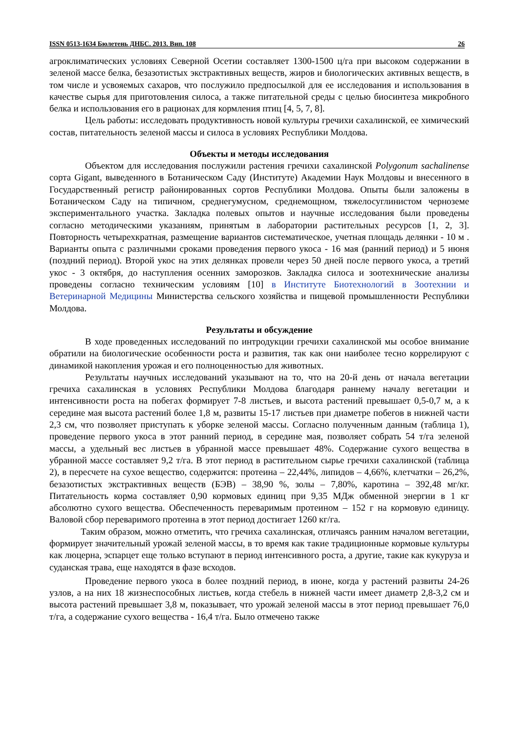ISSN 0513-1634 Бюлетень ДНБС. 2013. Вип. 108 26
агроклиматических условиях Северной Осетии составляет 1300-1500 ц/га при высоком содержании в зеленой массе белка, безазотистых экстрактивных веществ, жиров и биологических активных веществ, в том числе и усвояемых сахаров, что послужило предпосылкой для ее исследования и использования в качестве сырья для приготовления силоса, а также питательной среды с целью биосинтеза микробного белка и использования его в рационах для кормления птиц [4, 5, 7, 8].
Цель работы: исследовать продуктивность новой культуры гречихи сахалинской, ее химический состав, питательность зеленой массы и силоса в условиях Республики Молдова.
Объекты и методы исследования
Объектом для исследования послужили растения гречихи сахалинской Polygonum sachalinense сорта Gigant, выведенного в Ботаническом Саду (Институте) Академии Наук Молдовы и внесенного в Государственный регистр районированных сортов Республики Молдова. Опыты были заложены в Ботаническом Саду на типичном, среднегумусном, среднемощном, тяжелосуглинистом черноземе экспериментального участка. Закладка полевых опытов и научные исследования были проведены согласно методическими указаниям, принятым в лаборатории растительных ресурсов [1, 2, 3]. Повторность четырехкратная, размещение вариантов систематическое, учетная площадь делянки - 10 м . Варианты опыта с различными сроками проведения первого укоса - 16 мая (ранний период) и 5 июня (поздний период). Второй укос на этих делянках провели через 50 дней после первого укоса, а третий укос - 3 октября, до наступления осенних заморозков. Закладка силоса и зоотехнические анализы проведены согласно техническим условиям [10] в Институте Биотехнологий в Зоотехнии и Ветеринарной Медицины Министерства сельского хозяйства и пищевой промышленности Республики Молдова.
Результаты и обсуждение
В ходе проведенных исследований по интродукции гречихи сахалинской мы особое внимание обратили на биологические особенности роста и развития, так как они наиболее тесно коррелируют с динамикой накопления урожая и его полноценностью для животных.
Результаты научных исследований указывают на то, что на 20-й день от начала вегетации гречиха сахалинская в условиях Республики Молдова благодаря раннему началу вегетации и интенсивности роста на побегах формирует 7-8 листьев, и высота растений превышает 0,5-0,7 м, а к середине мая высота растений более 1,8 м, развиты 15-17 листьев при диаметре побегов в нижней части 2,3 см, что позволяет приступать к уборке зеленой массы. Согласно полученным данным (таблица 1), проведение первого укоса в этот ранний период, в середине мая, позволяет собрать 54 т/га зеленой массы, а удельный вес листьев в убранной массе превышает 48%. Содержание сухого вещества в убранной массе составляет 9,2 т/га. В этот период в растительном сырье гречихи сахалинской (таблица 2), в пересчете на сухое вещество, содержится: протеина – 22,44%, липидов – 4,66%, клетчатки – 26,2%, безазотистых экстрактивных веществ (БЭВ) – 38,90 %, золы – 7,80%, каротина – 392,48 мг/кг. Питательность корма составляет 0,90 кормовых единиц при 9,35 МДж обменной энергии в 1 кг абсолютно сухого вещества. Обеспеченность переваримым протеином – 152 г на кормовую единицу. Валовой сбор переваримого протеина в этот период достигает 1260 кг/га.
Таким образом, можно отметить, что гречиха сахалинская, отличаясь ранним началом вегетации, формирует значительный урожай зеленой массы, в то время как такие традиционные кормовые культуры как люцерна, эспарцет еще только вступают в период интенсивного роста, а другие, такие как кукуруза и суданская трава, еще находятся в фазе всходов.
Проведение первого укоса в более поздний период, в июне, когда у растений развиты 24-26 узлов, а на них 18 жизнеспособных листьев, когда стебель в нижней части имеет диаметр 2,8-3,2 см и высота растений превышает 3,8 м, показывает, что урожай зеленой массы в этот период превышает 76,0 т/га, а содержание сухого вещества - 16,4 т/га. Было отмечено также